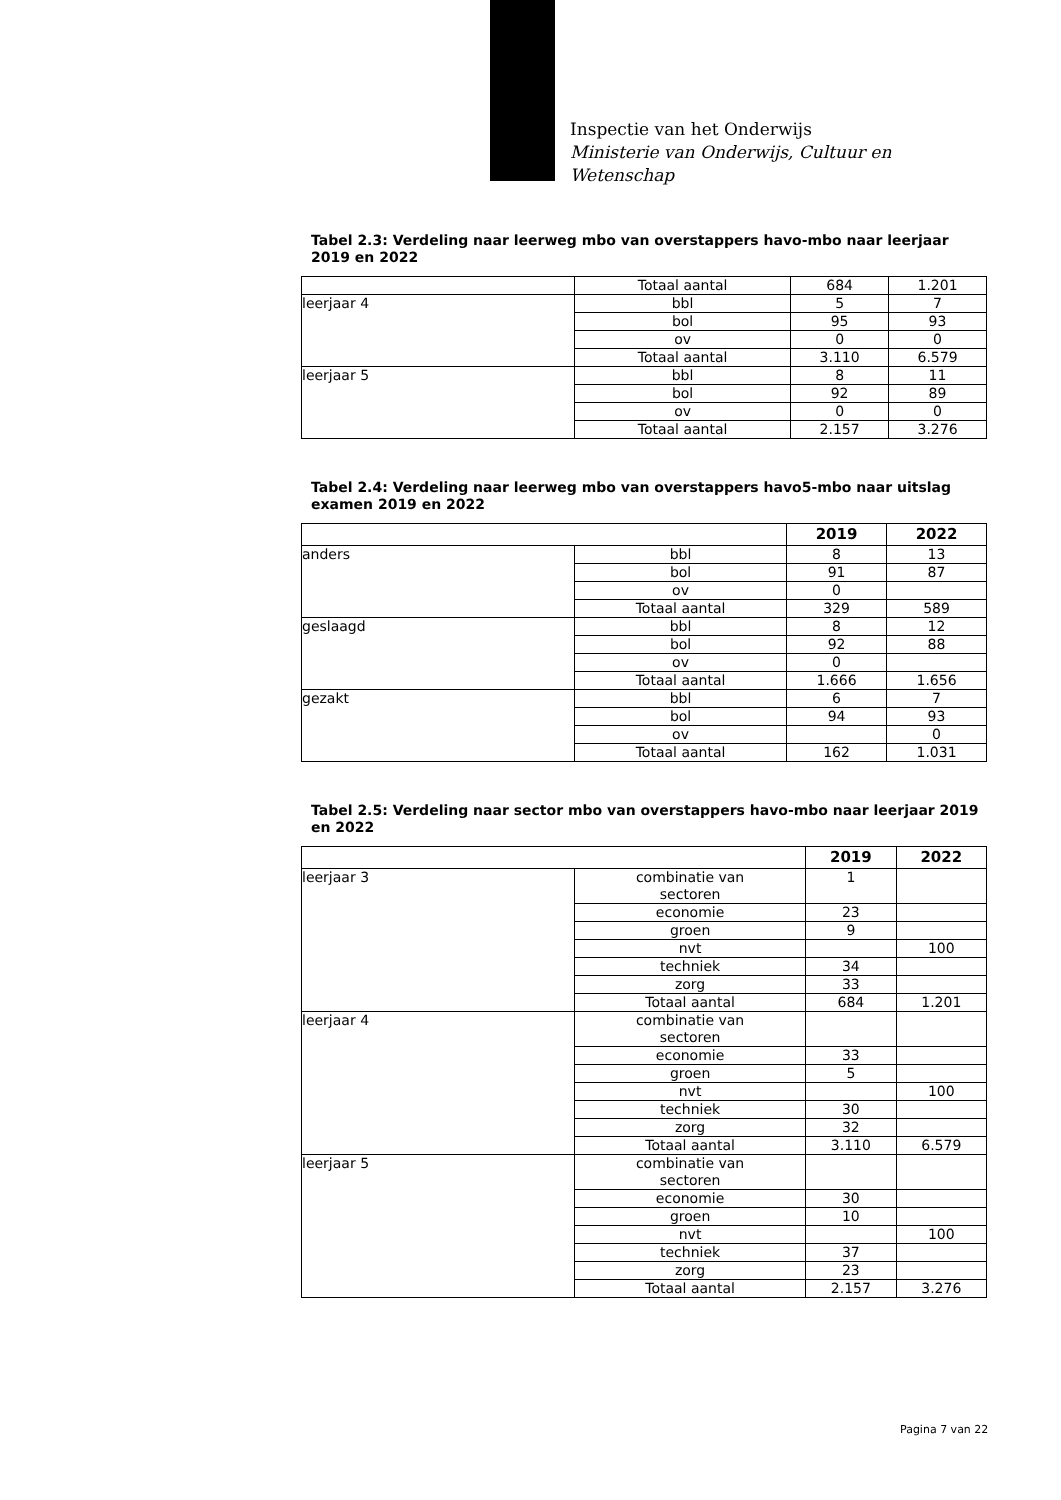Inspectie van het Onderwijs
Ministerie van Onderwijs, Cultuur en
Wetenschap
Tabel 2.3: Verdeling naar leerweg mbo van overstappers havo-mbo naar leerjaar 2019 en 2022
| | Totaal aantal | 684 | 1.201 |
| leerjaar 4 | bbl | 5 | 7 |
| | bol | 95 | 93 |
| | ov | 0 | 0 |
| | Totaal aantal | 3.110 | 6.579 |
| leerjaar 5 | bbl | 8 | 11 |
| | bol | 92 | 89 |
| | ov | 0 | 0 |
| | Totaal aantal | 2.157 | 3.276 |
Tabel 2.4: Verdeling naar leerweg mbo van overstappers havo5-mbo naar uitslag examen 2019 en 2022
| | | 2019 | 2022 |
| --- | --- | --- | --- |
| anders | bbl | 8 | 13 |
| | bol | 91 | 87 |
| | ov | 0 | |
| | Totaal aantal | 329 | 589 |
| geslaagd | bbl | 8 | 12 |
| | bol | 92 | 88 |
| | ov | 0 | |
| | Totaal aantal | 1.666 | 1.656 |
| gezakt | bbl | 6 | 7 |
| | bol | 94 | 93 |
| | ov | | 0 |
| | Totaal aantal | 162 | 1.031 |
Tabel 2.5: Verdeling naar sector mbo van overstappers havo-mbo naar leerjaar 2019 en 2022
| | | 2019 | 2022 |
| --- | --- | --- | --- |
| leerjaar 3 | combinatie van sectoren | 1 | |
| | economie | 23 | |
| | groen | 9 | |
| | nvt | | 100 |
| | techniek | 34 | |
| | zorg | 33 | |
| | Totaal aantal | 684 | 1.201 |
| leerjaar 4 | combinatie van sectoren | | |
| | economie | 33 | |
| | groen | 5 | |
| | nvt | | 100 |
| | techniek | 30 | |
| | zorg | 32 | |
| | Totaal aantal | 3.110 | 6.579 |
| leerjaar 5 | combinatie van sectoren | | |
| | economie | 30 | |
| | groen | 10 | |
| | nvt | | 100 |
| | techniek | 37 | |
| | zorg | 23 | |
| | Totaal aantal | 2.157 | 3.276 |
Pagina 7 van 22